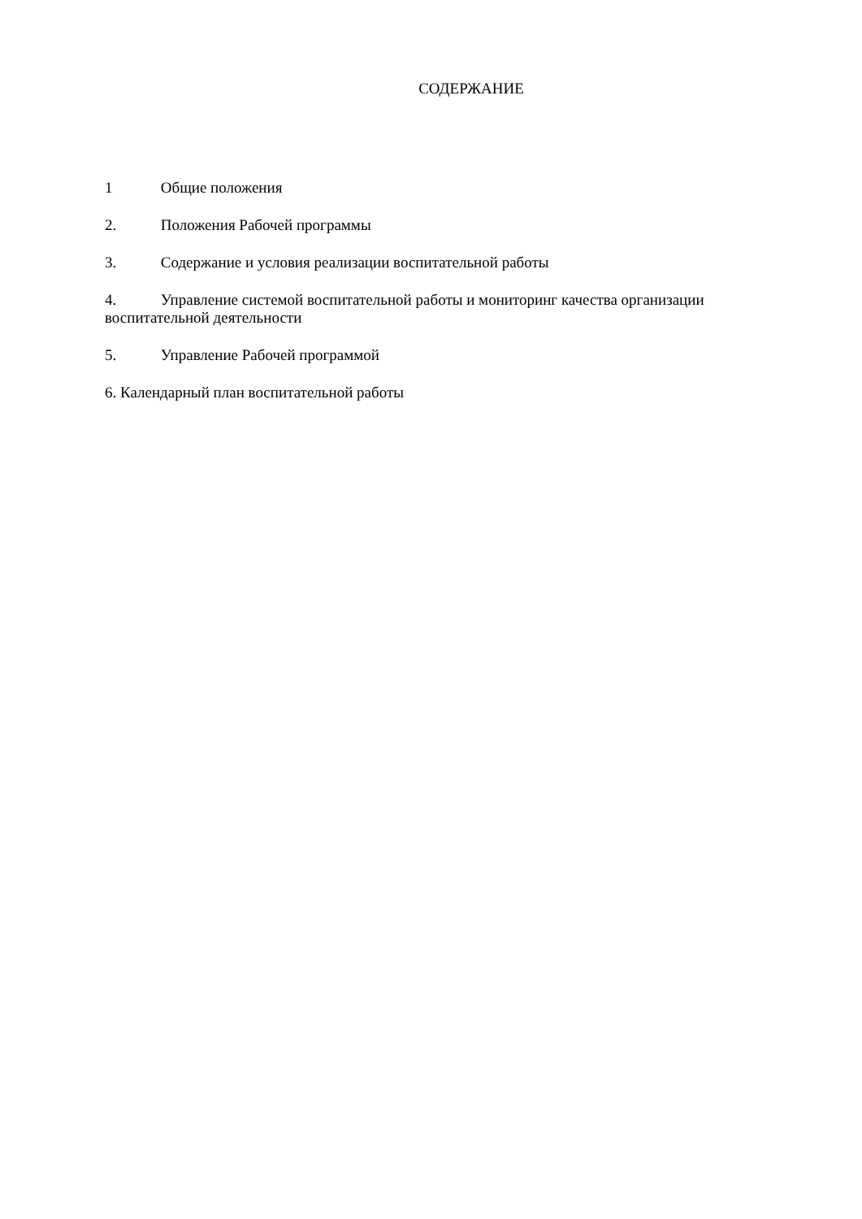СОДЕРЖАНИЕ
1 Общие положения
2. Положения Рабочей программы
3. Содержание и условия реализации воспитательной работы
4. Управление системой воспитательной работы и мониторинг качества организации воспитательной деятельности
5. Управление Рабочей программой
6. Календарный план воспитательной работы